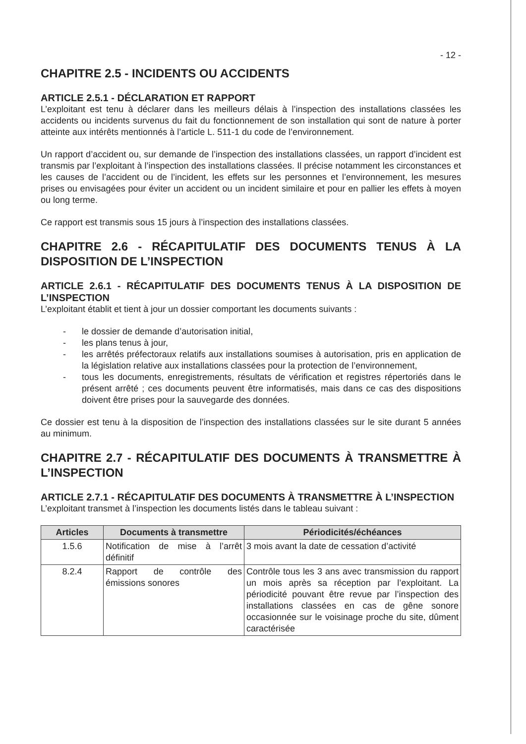- 12 -
CHAPITRE 2.5 - INCIDENTS OU ACCIDENTS
ARTICLE 2.5.1 - DÉCLARATION ET RAPPORT
L’exploitant est tenu à déclarer dans les meilleurs délais à l’inspection des installations classées les accidents ou incidents survenus du fait du fonctionnement de son installation qui sont de nature à porter atteinte aux intérêts mentionnés à l’article L. 511-1 du code de l’environnement.
Un rapport d’accident ou, sur demande de l’inspection des installations classées, un rapport d’incident est transmis par l’exploitant à l’inspection des installations classées. Il précise notamment les circonstances et les causes de l’accident ou de l’incident, les effets sur les personnes et l’environnement, les mesures prises ou envisagées pour éviter un accident ou un incident similaire et pour en pallier les effets à moyen ou long terme.
Ce rapport est transmis sous 15 jours à l’inspection des installations classées.
CHAPITRE 2.6 - RÉCAPITULATIF DES DOCUMENTS TENUS À LA DISPOSITION DE L’INSPECTION
ARTICLE 2.6.1 - RÉCAPITULATIF DES DOCUMENTS TENUS À LA DISPOSITION DE L’INSPECTION
L’exploitant établit et tient à jour un dossier comportant les documents suivants :
- le dossier de demande d’autorisation initial,
- les plans tenus à jour,
- les arrêtés préfectoraux relatifs aux installations soumises à autorisation, pris en application de la législation relative aux installations classées pour la protection de l’environnement,
- tous les documents, enregistrements, résultats de vérification et registres répertoriés dans le présent arrêté ; ces documents peuvent être informatisés, mais dans ce cas des dispositions doivent être prises pour la sauvegarde des données.
Ce dossier est tenu à la disposition de l’inspection des installations classées sur le site durant 5 années au minimum.
CHAPITRE 2.7 - RÉCAPITULATIF DES DOCUMENTS À TRANSMETTRE À L’INSPECTION
ARTICLE 2.7.1 - RÉCAPITULATIF DES DOCUMENTS À TRANSMETTRE À L’INSPECTION
L’exploitant transmet à l’inspection les documents listés dans le tableau suivant :
| Articles | Documents à transmettre | Périodicités/échéances |
| --- | --- | --- |
| 1.5.6 | Notification de mise à l’arrêt définitif | 3 mois avant la date de cessation d’activité |
| 8.2.4 | Rapport de contrôle des émissions sonores | Contrôle tous les 3 ans avec transmission du rapport un mois après sa réception par l’exploitant. La périodicité pouvant être revue par l’inspection des installations classées en cas de gêne sonore occasionnée sur le voisinage proche du site, dûment caractérisée |